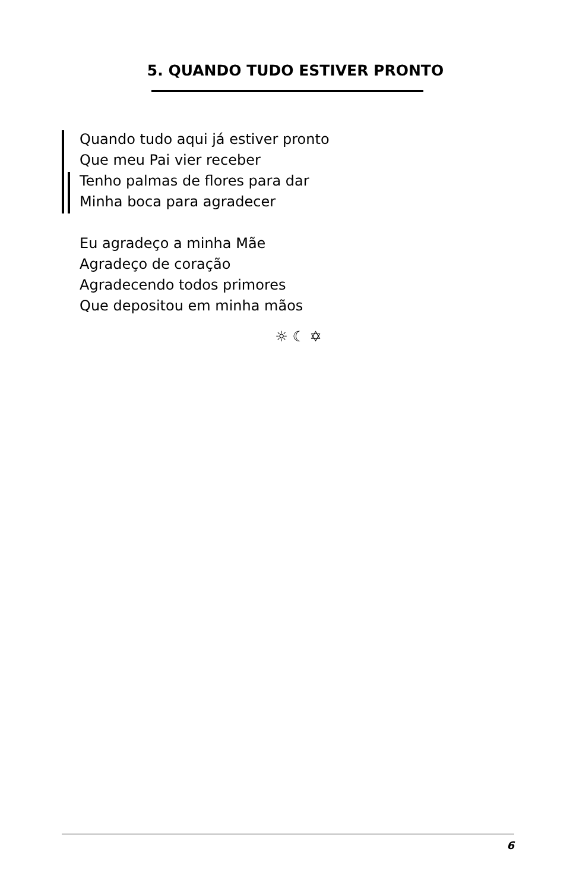5. QUANDO TUDO ESTIVER PRONTO
Quando tudo aqui já estiver pronto
Que meu Pai vier receber
Tenho palmas de flores para dar
Minha boca para agradecer
Eu agradeço a minha Mãe
Agradeço de coração
Agradecendo todos primores
Que depositou em minha mãos
☼ ☾ ✡
6